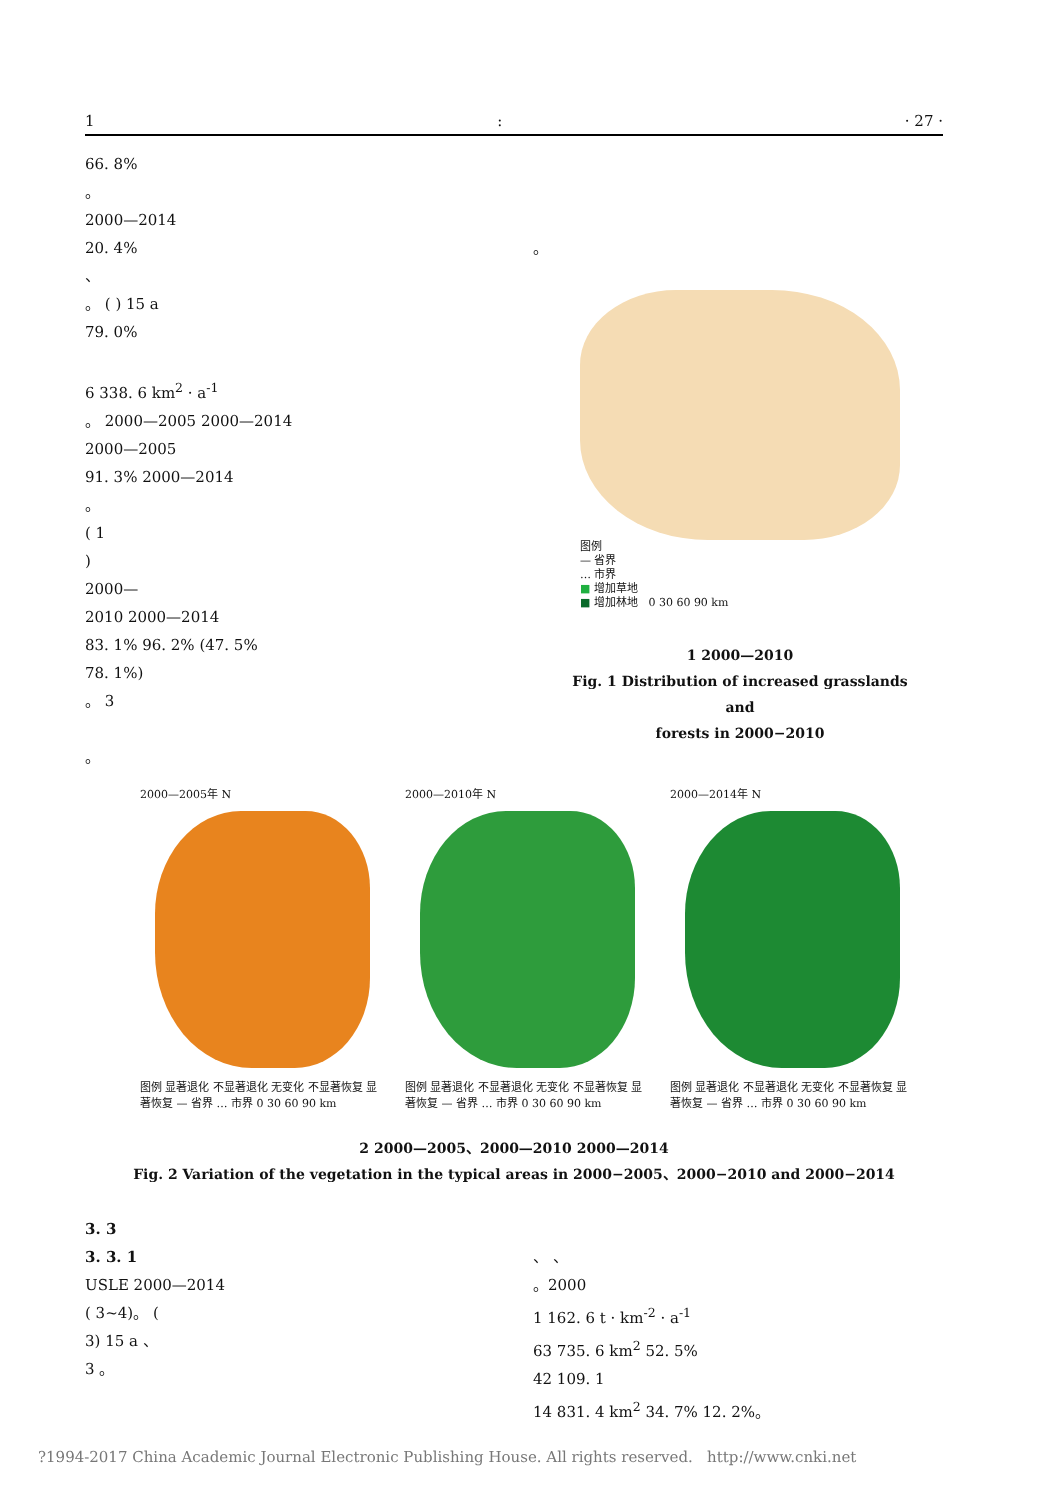1: · 27 ·
66. 8%
。
2000—2014
20. 4%
、
。 ( ) 15 a
79. 0%
6 338. 6 km<sup>2</sup> · a<sup>-1</sup>
。 2000—2005 2000—2014
2000—2005
91. 3% 2000—2014
。
( 1
)
2000—
2010 2000—2014
83. 1% 96. 2% (47. 5%
78. 1%)
。 3
。
。
图例
— 省界
… 市界
■ 增加草地
■ 增加林地 0 30 60 90 km
1 2000—2010
Fig. 1 Distribution of increased grasslands and
forests in 2000−2010
2000—2005年 N
图例 显著退化 不显著退化 无变化 不显著恢复 显著恢复 — 省界 … 市界 0 30 60 90 km
2000—2010年 N
图例 显著退化 不显著退化 无变化 不显著恢复 显著恢复 — 省界 … 市界 0 30 60 90 km
2000—2014年 N
图例 显著退化 不显著退化 无变化 不显著恢复 显著恢复 — 省界 … 市界 0 30 60 90 km
2 2000—2005、2000—2010 2000—2014
Fig. 2 Variation of the vegetation in the typical areas in 2000−2005、2000−2010 and 2000−2014
3. 3
3. 3. 1
USLE 2000—2014
( 3~4)。 (
3) 15 a 、
3 。
、 、
。2000
1 162. 6 t · km<sup>-2</sup> · a<sup>-1</sup>
63 735. 6 km<sup>2</sup> 52. 5%
42 109. 1
14 831. 4 km<sup>2</sup> 34. 7% 12. 2%。
?1994-2017 China Academic Journal Electronic Publishing House. All rights reserved. http://www.cnki.net